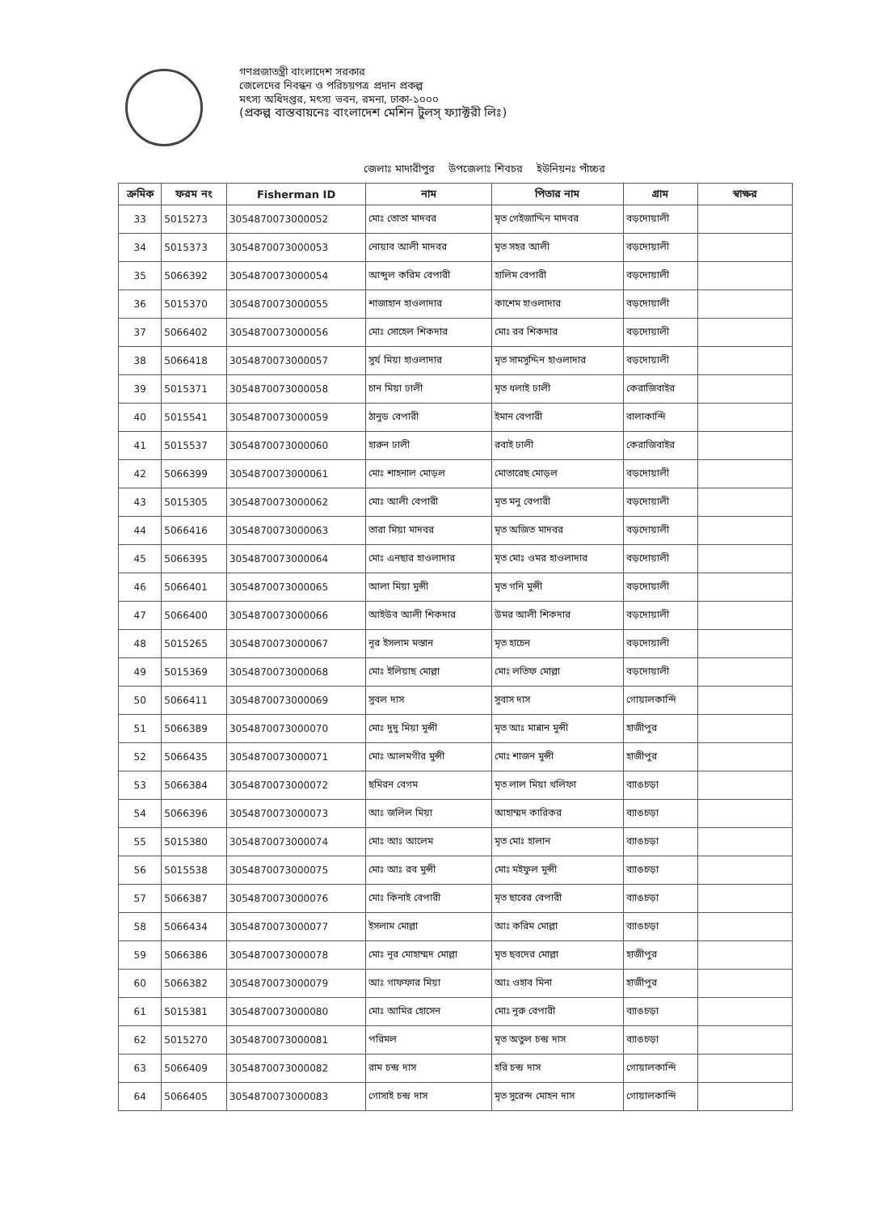গণপ্রজাতন্ত্রী বাংলাদেশ সরকার
জেলেদের নিবন্ধন ও পরিচয়পত্র প্রদান প্রকল্প
মৎস্য অধিদপ্তর, মৎস্য ভবন, রমনা, ঢাকা-১০০০
(প্রকল্প বাস্তবায়নেঃ বাংলাদেশ মেশিন টুলস্ ফ্যাক্টরী লিঃ)
জেলাঃ মাদারীপুর উপজেলাঃ শিবচর ইউনিয়নঃ পাঁচ্চর
| ক্রমিক | ফরম নং | Fisherman ID | নাম | পিতার নাম | গ্রাম | স্বাক্ষর |
| --- | --- | --- | --- | --- | --- | --- |
| 33 | 5015273 | 3054870073000052 | মোঃ তোতা মাদবর | মৃত গেইজাদ্দিন মাদবর | বড়দোয়ালী | |
| 34 | 5015373 | 3054870073000053 | নোয়াব আলী মাদবর | মৃত সহর আলী | বড়দোয়ালী | |
| 35 | 5066392 | 3054870073000054 | আব্দুল করিম বেপারী | হালিম বেপারী | বড়দোয়ালী | |
| 36 | 5015370 | 3054870073000055 | শাজাহান হাওলাদার | কাশেম হাওলাদার | বড়দোয়ালী | |
| 37 | 5066402 | 3054870073000056 | মোঃ সোহেল শিকদার | মোঃ রব শিকদার | বড়দোয়ালী | |
| 38 | 5066418 | 3054870073000057 | সুর্য মিয়া হাওলাদার | মৃত সামসুদ্দিন হাওলাদার | বড়দোয়ালী | |
| 39 | 5015371 | 3054870073000058 | চান মিয়া ঢালী | মৃত ধলাই ঢালী | কেরাজিবাইর | |
| 40 | 5015541 | 3054870073000059 | ঠানুড বেপারী | ইমান বেপারী | বালাকান্দি | |
| 41 | 5015537 | 3054870073000060 | হারুন ঢালী | রবাই ঢালী | কেরাজিবাইর | |
| 42 | 5066399 | 3054870073000061 | মোঃ শাহনাল মোড়ল | মোতারেছ মোড়ল | বড়দোয়ালী | |
| 43 | 5015305 | 3054870073000062 | মোঃ আলী বেপারী | মৃত মনু বেপারী | বড়দোয়ালী | |
| 44 | 5066416 | 3054870073000063 | তারা মিয়া মাদবর | মৃত অজিত মাদবর | বড়দোয়ালী | |
| 45 | 5066395 | 3054870073000064 | মোঃ এনছার হাওলাদার | মৃত মোঃ ওমর হাওলাদার | বড়দোয়ালী | |
| 46 | 5066401 | 3054870073000065 | আলা মিয়া মুন্সী | মৃত গনি মুন্সী | বড়দোয়ালী | |
| 47 | 5066400 | 3054870073000066 | আইউব আলী শিকদার | উমর আলী শিকদার | বড়দোয়ালী | |
| 48 | 5015265 | 3054870073000067 | নূর ইসলাম মস্তান | মৃত হাচেন | বড়দোয়ালী | |
| 49 | 5015369 | 3054870073000068 | মোঃ ইলিয়াছ মোল্লা | মোঃ লতিফ মোল্লা | বড়দোয়ালী | |
| 50 | 5066411 | 3054870073000069 | সুবল দাস | সুবাস দাস | গোয়ালকান্দি | |
| 51 | 5066389 | 3054870073000070 | মোঃ দুদু মিয়া মুন্সী | মৃত আঃ মান্নান মুন্সী | হাজীপুর | |
| 52 | 5066435 | 3054870073000071 | মোঃ আলমগীর মুন্সী | মোঃ শাজন মুন্সী | হাজীপুর | |
| 53 | 5066384 | 3054870073000072 | ছমিরন বেগম | মৃত লাল মিয়া খলিফা | ব্যাঙচড়া | |
| 54 | 5066396 | 3054870073000073 | আঃ জলিল মিয়া | আহাম্মদ কারিকর | ব্যাঙচড়া | |
| 55 | 5015380 | 3054870073000074 | মোঃ আঃ আলেম | মৃত মোঃ হালান | ব্যাঙচড়া | |
| 56 | 5015538 | 3054870073000075 | মোঃ আঃ রব মুন্সী | মোঃ মইফুল মুন্সী | ব্যাঙচড়া | |
| 57 | 5066387 | 3054870073000076 | মোঃ কিনাই বেপারী | মৃত ছাবের বেপারী | ব্যাঙচড়া | |
| 58 | 5066434 | 3054870073000077 | ইসলাম মোল্লা | আঃ করিম মোল্লা | ব্যাঙচড়া | |
| 59 | 5066386 | 3054870073000078 | মোঃ নূর মোহাম্মদ মোল্লা | মৃত ছবদের মোল্লা | হাজীপুর | |
| 60 | 5066382 | 3054870073000079 | আঃ গাফফার মিয়া | আঃ ওহাব মিনা | হাজীপুর | |
| 61 | 5015381 | 3054870073000080 | মোঃ আমির হোসেন | মোঃ নুরু বেপারী | ব্যাঙচড়া | |
| 62 | 5015270 | 3054870073000081 | পরিমল | মৃত অতুল চন্দ্র দাস | ব্যাঙচড়া | |
| 63 | 5066409 | 3054870073000082 | রাম চন্দ্র দাস | হরি চন্দ্র দাস | গোয়ালকান্দি | |
| 64 | 5066405 | 3054870073000083 | গোসাই চন্দ্র দাস | মৃত সুরেন্দ মোহন দাস | গোয়ালকান্দি | |